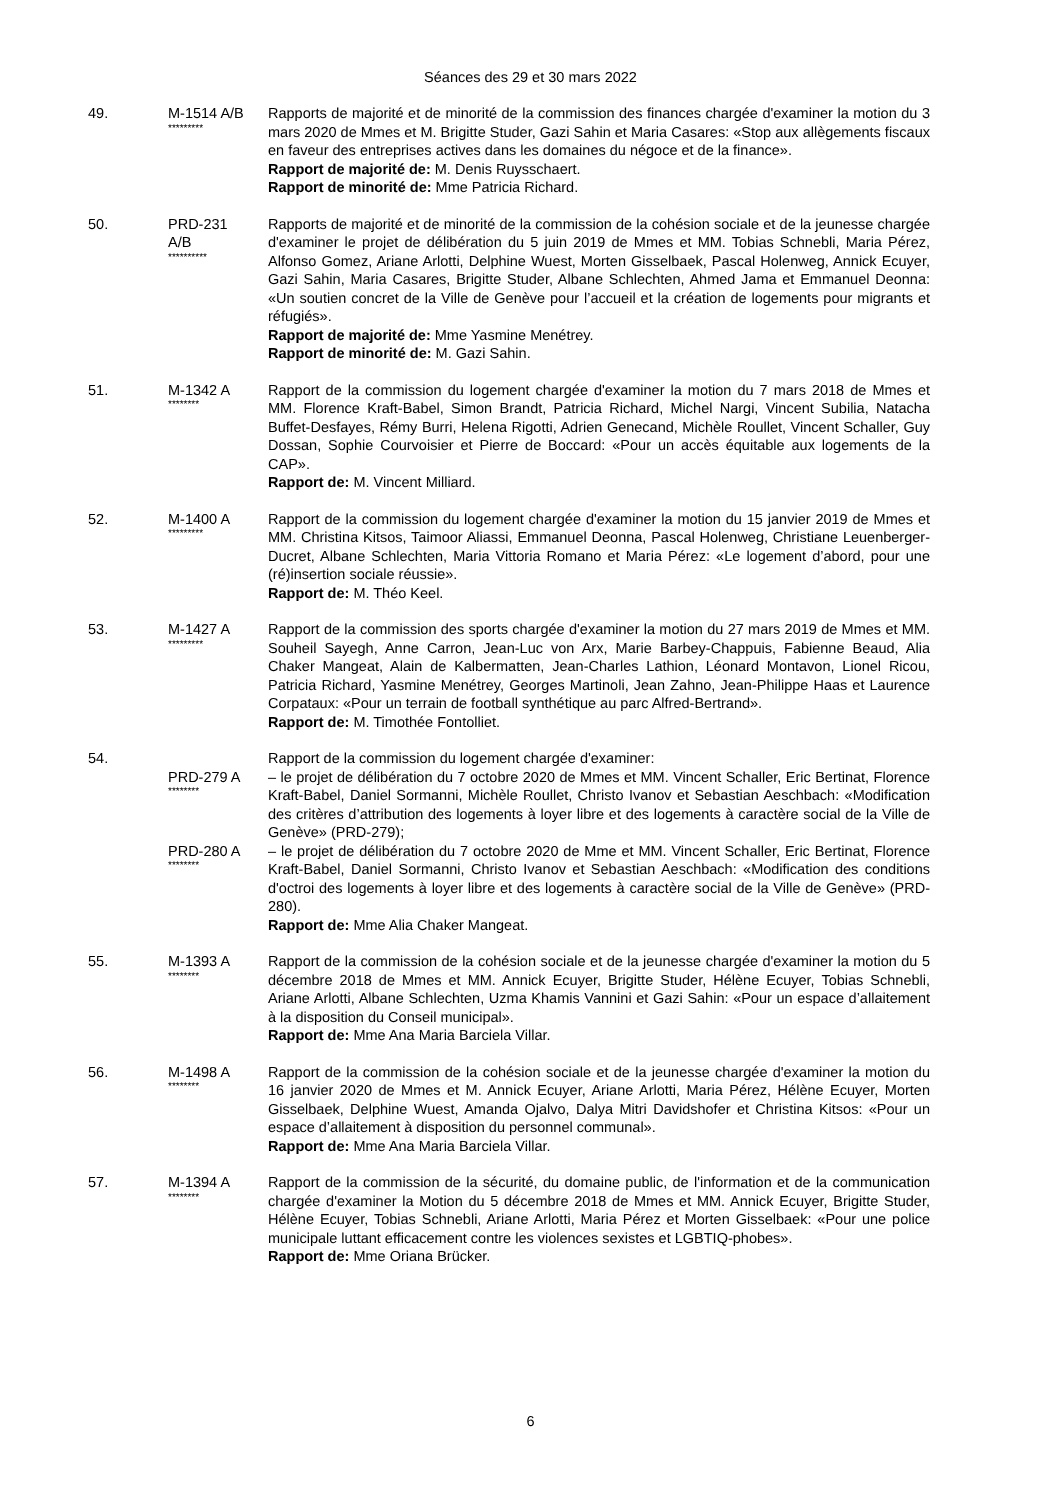Séances des 29 et 30 mars 2022
49. M-1514 A/B
*********
Rapports de majorité et de minorité de la commission des finances chargée d'examiner la motion du 3 mars 2020 de Mmes et M. Brigitte Studer, Gazi Sahin et Maria Casares: «Stop aux allègements fiscaux en faveur des entreprises actives dans les domaines du négoce et de la finance».
Rapport de majorité de: M. Denis Ruysschaert.
Rapport de minorité de: Mme Patricia Richard.
50. PRD-231
A/B
**********
Rapports de majorité et de minorité de la commission de la cohésion sociale et de la jeunesse chargée d'examiner le projet de délibération du 5 juin 2019 de Mmes et MM. Tobias Schnebli, Maria Pérez, Alfonso Gomez, Ariane Arlotti, Delphine Wuest, Morten Gisselbaek, Pascal Holenweg, Annick Ecuyer, Gazi Sahin, Maria Casares, Brigitte Studer, Albane Schlechten, Ahmed Jama et Emmanuel Deonna: «Un soutien concret de la Ville de Genève pour l’accueil et la création de logements pour migrants et réfugiés».
Rapport de majorité de: Mme Yasmine Menétrey.
Rapport de minorité de: M. Gazi Sahin.
51. M-1342 A
********
Rapport de la commission du logement chargée d'examiner la motion du 7 mars 2018 de Mmes et MM. Florence Kraft-Babel, Simon Brandt, Patricia Richard, Michel Nargi, Vincent Subilia, Natacha Buffet-Desfayes, Rémy Burri, Helena Rigotti, Adrien Genecand, Michèle Roullet, Vincent Schaller, Guy Dossan, Sophie Courvoisier et Pierre de Boccard: «Pour un accès équitable aux logements de la CAP».
Rapport de: M. Vincent Milliard.
52. M-1400 A
*********
Rapport de la commission du logement chargée d'examiner la motion du 15 janvier 2019 de Mmes et MM. Christina Kitsos, Taimoor Aliassi, Emmanuel Deonna, Pascal Holenweg, Christiane Leuenberger-Ducret, Albane Schlechten, Maria Vittoria Romano et Maria Pérez: «Le logement d’abord, pour une (ré)insertion sociale réussie».
Rapport de: M. Théo Keel.
53. M-1427 A
*********
Rapport de la commission des sports chargée d'examiner la motion du 27 mars 2019 de Mmes et MM. Souheil Sayegh, Anne Carron, Jean-Luc von Arx, Marie Barbey-Chappuis, Fabienne Beaud, Alia Chaker Mangeat, Alain de Kalbermatten, Jean-Charles Lathion, Léonard Montavon, Lionel Ricou, Patricia Richard, Yasmine Menétrey, Georges Martinoli, Jean Zahno, Jean-Philippe Haas et Laurence Corpataux: «Pour un terrain de football synthétique au parc Alfred-Bertrand».
Rapport de: M. Timothée Fontolliet.
54. Rapport de la commission du logement chargée d'examiner:
PRD-279 A
********
– le projet de délibération du 7 octobre 2020 de Mmes et MM. Vincent Schaller, Eric Bertinat, Florence Kraft-Babel, Daniel Sormanni, Michèle Roullet, Christo Ivanov et Sebastian Aeschbach: «Modification des critères d’attribution des logements à loyer libre et des logements à caractère social de la Ville de Genève» (PRD-279);
PRD-280 A
********
– le projet de délibération du 7 octobre 2020 de Mme et MM. Vincent Schaller, Eric Bertinat, Florence Kraft-Babel, Daniel Sormanni, Christo Ivanov et Sebastian Aeschbach: «Modification des conditions d'octroi des logements à loyer libre et des logements à caractère social de la Ville de Genève» (PRD-280).
Rapport de: Mme Alia Chaker Mangeat.
55. M-1393 A
********
Rapport de la commission de la cohésion sociale et de la jeunesse chargée d'examiner la motion du 5 décembre 2018 de Mmes et MM. Annick Ecuyer, Brigitte Studer, Hélène Ecuyer, Tobias Schnebli, Ariane Arlotti, Albane Schlechten, Uzma Khamis Vannini et Gazi Sahin: «Pour un espace d’allaitement à la disposition du Conseil municipal».
Rapport de: Mme Ana Maria Barciela Villar.
56. M-1498 A
********
Rapport de la commission de la cohésion sociale et de la jeunesse chargée d'examiner la motion du 16 janvier 2020 de Mmes et M. Annick Ecuyer, Ariane Arlotti, Maria Pérez, Hélène Ecuyer, Morten Gisselbaek, Delphine Wuest, Amanda Ojalvo, Dalya Mitri Davidshofer et Christina Kitsos: «Pour un espace d’allaitement à disposition du personnel communal».
Rapport de: Mme Ana Maria Barciela Villar.
57. M-1394 A
********
Rapport de la commission de la sécurité, du domaine public, de l'information et de la communication chargée d'examiner la Motion du 5 décembre 2018 de Mmes et MM. Annick Ecuyer, Brigitte Studer, Hélène Ecuyer, Tobias Schnebli, Ariane Arlotti, Maria Pérez et Morten Gisselbaek: «Pour une police municipale luttant efficacement contre les violences sexistes et LGBTIQ-phobes».
Rapport de: Mme Oriana Brücker.
6